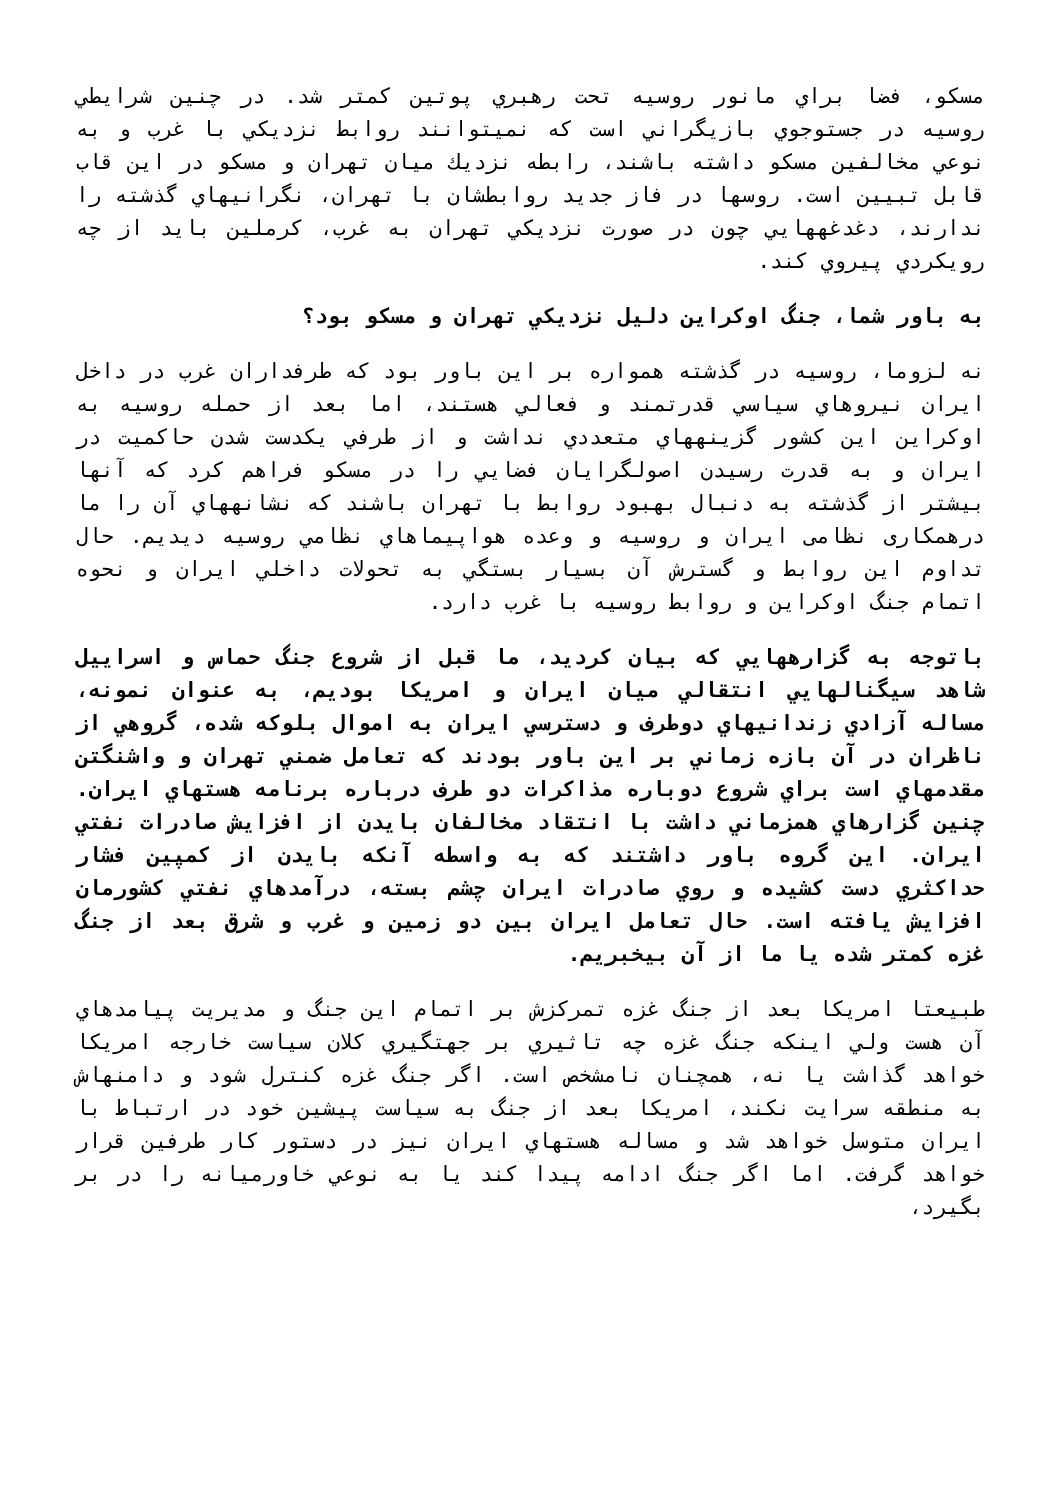مسکو، فضا براي مانور روسيه تحت رهبري پوتين کمتر شد. در چنين شرايطي روسيه در جستوجوي بازيگراني است که نميتوانند روابط نزديکي با غرب و به نوعي مخالفين مسکو داشته باشند، رابطه نزديك ميان تهران و مسکو در اين قاب قابل تبيين است. روسها در فاز جديد روابطشان با تهران، نگرانيهاي گذشته را ندارند، دغدغههايي چون در صورت نزديکي تهران به غرب، کرملين بايد از چه رويکردي پيروي کند.
به باور شما، جنگ اوکراين دليل نزديکي تهران و مسکو بود؟
نه لزوما، روسيه در گذشته همواره بر اين باور بود که طرفداران غرب در داخل ايران نيروهاي سياسي قدرتمند و فعالي هستند، اما بعد از حمله روسيه به اوکراين اين کشور گزينههاي متعددي نداشت و از طرفي يكدست شدن حاکميت در ايران و به قدرت رسيدن اصولگرايان فضايي را در مسکو فراهم کرد که آنها بيشتر از گذشته به دنبال بهبود روابط با تهران باشند که نشانههاي آن را ما درهمکاری نظامی ايران و روسيه و وعده هواپيماهاي نظامي روسيه ديديم. حال تداوم اين روابط و گسترش آن بسيار بستگي به تحولات داخلي ايران و نحوه اتمام جنگ اوکراين و روابط روسيه با غرب دارد.
باتوجه به گزارههايي که بيان کرديد، ما قبل از شروع جنگ حماس و اسراييل شاهد سيگنالهايي انتقالي ميان ايران و امريکا بوديم، به عنوان نمونه، مساله آزادي زندانيهاي دوطرف و دسترسي ايران به اموال بلوکه شده، گروهي از ناظران در آن بازه زماني بر اين باور بودند که تعامل ضمني تهران و واشنگتن مقدمهاي است براي شروع دوباره مذاکرات دو طرف درباره برنامه هستهاي ايران. چنين گزارهاي همزماني داشت با انتقاد مخالفان بايدن از افزايش صادرات نفتي ايران. اين گروه باور داشتند که به واسطه آنکه بايدن از کمپين فشار حداکثري دست کشيده و روي صادرات ايران چشم بسته، درآمدهاي نفتي کشورمان افزايش يافته است. حال تعامل ايران بين دو زمين و غرب و شرق بعد از جنگ غزه کمتر شده يا ما از آن بيخبريم.
طبيعتا امريکا بعد از جنگ غزه تمرکزش بر اتمام اين جنگ و مديريت پيامدهاي آن هست ولي اينکه جنگ غزه چه تاثيري بر جهتگيري کلان سياست خارجه امريکا خواهد گذاشت يا نه، همچنان نامشخص است. اگر جنگ غزه کنترل شود و دامنهاش به منطقه سرايت نکند، امريکا بعد از جنگ به سياست پيشين خود در ارتباط با ايران متوسل خواهد شد و مساله هستهاي ايران نيز در دستور کار طرفين قرار خواهد گرفت. اما اگر جنگ ادامه پيدا کند يا به نوعي خاورميانه را در بر بگيرد،